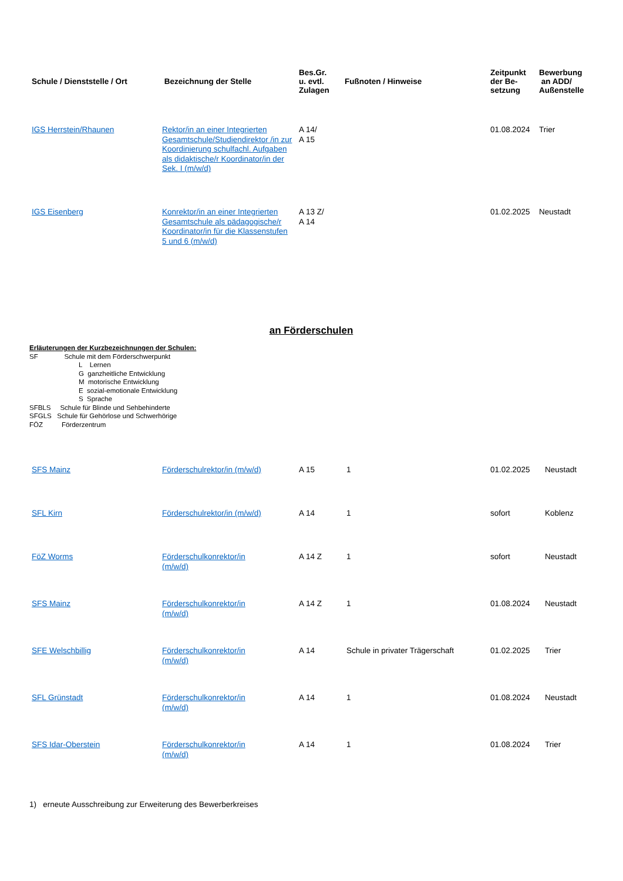| Schule / Dienststelle / Ort | Bezeichnung der Stelle | Bes.Gr. u. evtl. Zulagen | Fußnoten / Hinweise | Zeitpunkt der Be- setzung | Bewerbung an ADD/ Außenstelle |
| --- | --- | --- | --- | --- | --- |
| IGS Herrstein/Rhaunen | Rektor/in an einer Integrierten Gesamtschule/Studiendirektor /in zur Koordinierung schulfachl. Aufgaben als didaktische/r Koordinator/in der Sek. I (m/w/d) | A 14/ A 15 | | 01.08.2024 | Trier |
| IGS Eisenberg | Konrektor/in an einer Integrierten Gesamtschule als pädagogische/r Koordinator/in für die Klassenstufen 5 und 6 (m/w/d) | A 13 Z/ A 14 | | 01.02.2025 | Neustadt |
an Förderschulen
Erläuterungen der Kurzbezeichnungen der Schulen:
SF Schule mit dem Förderschwerpunkt
L Lernen
G ganzheitliche Entwicklung
M motorische Entwicklung
E sozial-emotionale Entwicklung
S Sprache
SFBLS Schule für Blinde und Sehbehinderte
SFGLS Schule für Gehörlose und Schwerhörige
FÖZ Förderzentrum
| SFS Mainz | Förderschulrektor/in (m/w/d) | A 15 | 1 | 01.02.2025 | Neustadt |
| SFL Kirn | Förderschulrektor/in (m/w/d) | A 14 | 1 | sofort | Koblenz |
| FöZ Worms | Förderschulkonrektor/in (m/w/d) | A 14 Z | 1 | sofort | Neustadt |
| SFS Mainz | Förderschulkonrektor/in (m/w/d) | A 14 Z | 1 | 01.08.2024 | Neustadt |
| SFE Welschbillig | Förderschulkonrektor/in (m/w/d) | A 14 | Schule in privater Trägerschaft | 01.02.2025 | Trier |
| SFL Grünstadt | Förderschulkonrektor/in (m/w/d) | A 14 | 1 | 01.08.2024 | Neustadt |
| SFS Idar-Oberstein | Förderschulkonrektor/in (m/w/d) | A 14 | 1 | 01.08.2024 | Trier |
1) erneute Ausschreibung zur Erweiterung des Bewerberkreises